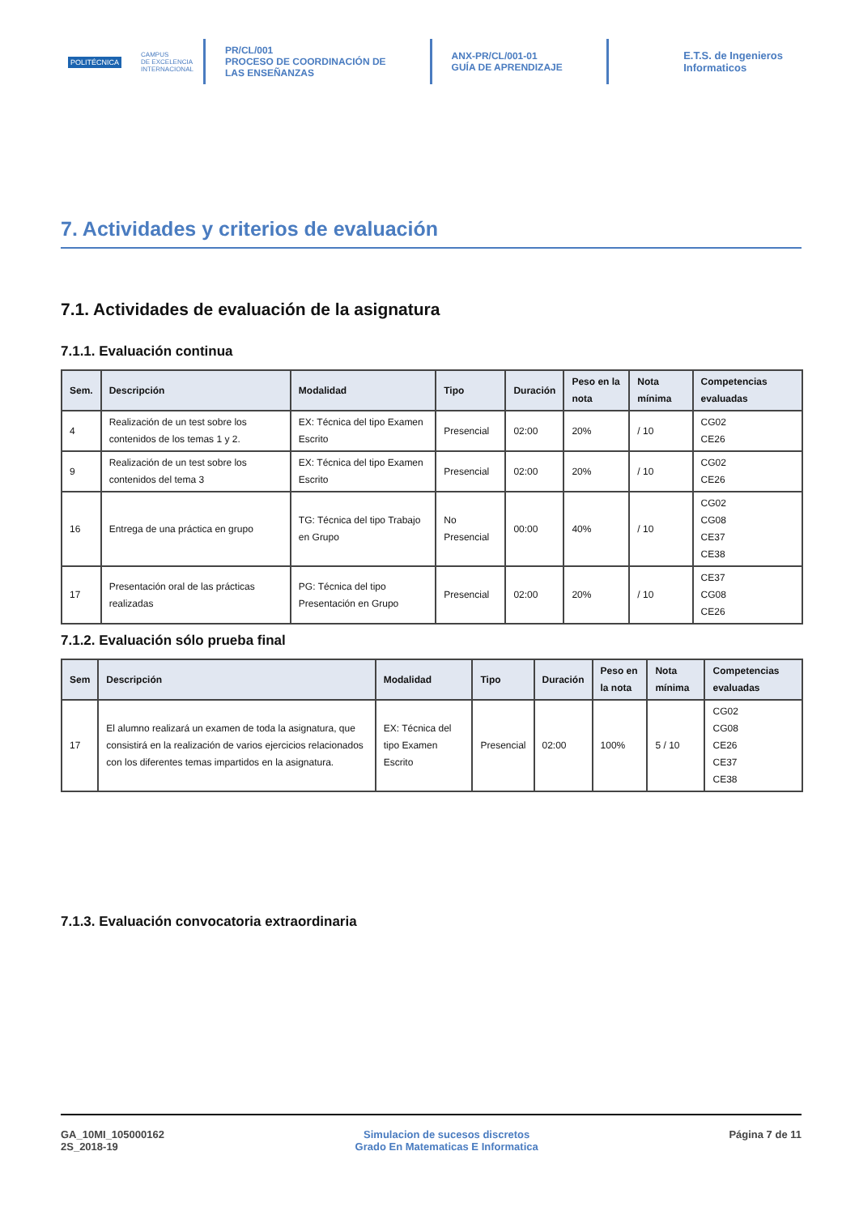POLITÉCNICA
CAMPUS
DE EXCELENCIA
INTERNACIONAL
PR/CL/001
PROCESO DE COORDINACIÓN DE
LAS ENSEÑANZAS
ANX-PR/CL/001-01
GUÍA DE APRENDIZAJE
E.T.S. de Ingenieros
Informaticos
7. Actividades y criterios de evaluación
7.1. Actividades de evaluación de la asignatura
7.1.1. Evaluación continua
| Sem. | Descripción | Modalidad | Tipo | Duración | Peso en la nota | Nota mínima | Competencias evaluadas |
| --- | --- | --- | --- | --- | --- | --- | --- |
| 4 | Realización de un test sobre los contenidos de los temas 1 y 2. | EX: Técnica del tipo Examen Escrito | Presencial | 02:00 | 20% | / 10 | CG02 CE26 |
| 9 | Realización de un test sobre los contenidos del tema 3 | EX: Técnica del tipo Examen Escrito | Presencial | 02:00 | 20% | / 10 | CG02 CE26 |
| 16 | Entrega de una práctica en grupo | TG: Técnica del tipo Trabajo en Grupo | No Presencial | 00:00 | 40% | / 10 | CG02 CG08 CE37 CE38 |
| 17 | Presentación oral de las prácticas realizadas | PG: Técnica del tipo Presentación en Grupo | Presencial | 02:00 | 20% | / 10 | CE37 CG08 CE26 |
7.1.2. Evaluación sólo prueba final
| Sem | Descripción | Modalidad | Tipo | Duración | Peso en la nota | Nota mínima | Competencias evaluadas |
| --- | --- | --- | --- | --- | --- | --- | --- |
| 17 | El alumno realizará un examen de toda la asignatura, que consistirá en la realización de varios ejercicios relacionados con los diferentes temas impartidos en la asignatura. | EX: Técnica del tipo Examen Escrito | Presencial | 02:00 | 100% | 5 / 10 | CG02 CG08 CE26 CE37 CE38 |
7.1.3. Evaluación convocatoria extraordinaria
GA_10MI_105000162
2S_2018-19
Simulacion de sucesos discretos
Grado En Matematicas E Informatica
Página 7 de 11